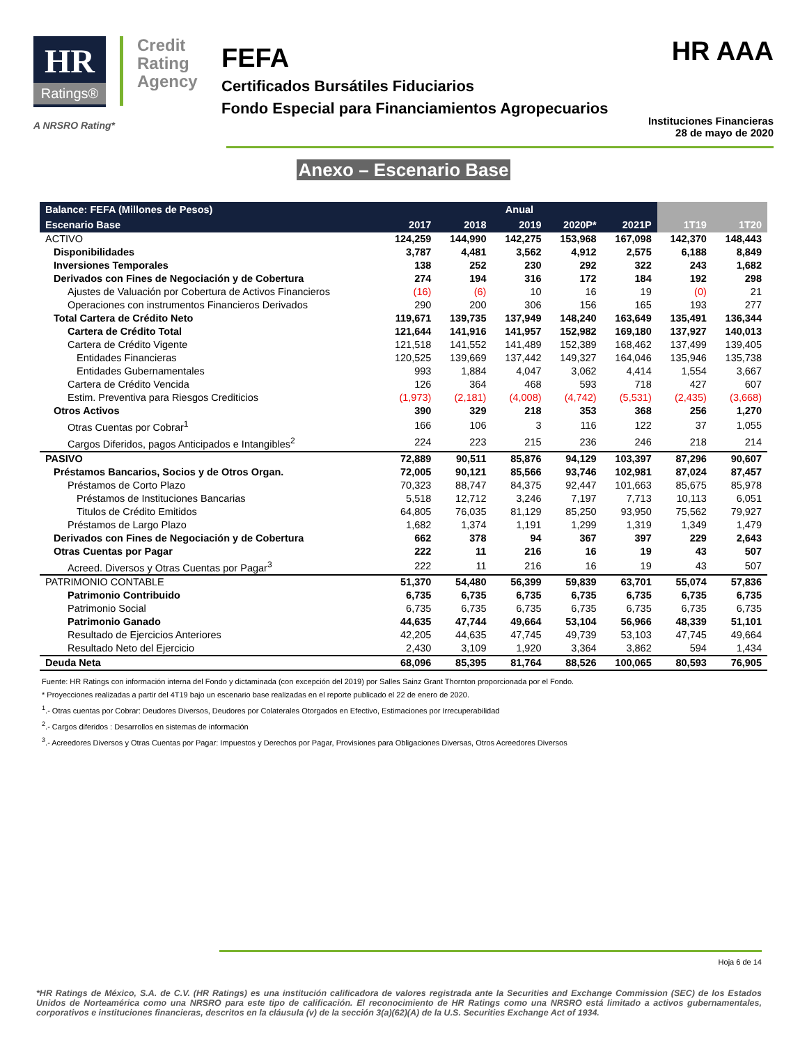HR Ratings®
Credit
Rating
Agency
A NRSRO Rating*
FEFA
Certificados Bursátiles Fiduciarios
Fondo Especial para Financiamientos Agropecuarios
HR AAA
Instituciones Financieras
28 de mayo de 2020
Anexo – Escenario Base
| Balance: FEFA (Millones de Pesos) | Anual | | | | | | |
| --- | --- | --- | --- | --- | --- | --- | --- |
| Escenario Base | 2017 | 2018 | 2019 | 2020P* | 2021P | 1T19 | 1T20 |
| ACTIVO | 124,259 | 144,990 | 142,275 | 153,968 | 167,098 | 142,370 | 148,443 |
| Disponibilidades | 3,787 | 4,481 | 3,562 | 4,912 | 2,575 | 6,188 | 8,849 |
| Inversiones Temporales | 138 | 252 | 230 | 292 | 322 | 243 | 1,682 |
| Derivados con Fines de Negociación y de Cobertura | 274 | 194 | 316 | 172 | 184 | 192 | 298 |
| Ajustes de Valuación por Cobertura de Activos Financieros | (16) | (6) | 10 | 16 | 19 | (0) | 21 |
| Operaciones con instrumentos Financieros Derivados | 290 | 200 | 306 | 156 | 165 | 193 | 277 |
| Total Cartera de Crédito Neto | 119,671 | 139,735 | 137,949 | 148,240 | 163,649 | 135,491 | 136,344 |
| Cartera de Crédito Total | 121,644 | 141,916 | 141,957 | 152,982 | 169,180 | 137,927 | 140,013 |
| Cartera de Crédito Vigente | 121,518 | 141,552 | 141,489 | 152,389 | 168,462 | 137,499 | 139,405 |
| Entidades Financieras | 120,525 | 139,669 | 137,442 | 149,327 | 164,046 | 135,946 | 135,738 |
| Entidades Gubernamentales | 993 | 1,884 | 4,047 | 3,062 | 4,414 | 1,554 | 3,667 |
| Cartera de Crédito Vencida | 126 | 364 | 468 | 593 | 718 | 427 | 607 |
| Estim. Preventiva para Riesgos Crediticios | (1,973) | (2,181) | (4,008) | (4,742) | (5,531) | (2,435) | (3,668) |
| Otros Activos | 390 | 329 | 218 | 353 | 368 | 256 | 1,270 |
| Otras Cuentas por Cobrar<sup>1</sup> | 166 | 106 | 3 | 116 | 122 | 37 | 1,055 |
| Cargos Diferidos, pagos Anticipados e Intangibles<sup>2</sup> | 224 | 223 | 215 | 236 | 246 | 218 | 214 |
| PASIVO | 72,889 | 90,511 | 85,876 | 94,129 | 103,397 | 87,296 | 90,607 |
| Préstamos Bancarios, Socios y de Otros Organ. | 72,005 | 90,121 | 85,566 | 93,746 | 102,981 | 87,024 | 87,457 |
| Préstamos de Corto Plazo | 70,323 | 88,747 | 84,375 | 92,447 | 101,663 | 85,675 | 85,978 |
| Préstamos de Instituciones Bancarias | 5,518 | 12,712 | 3,246 | 7,197 | 7,713 | 10,113 | 6,051 |
| Titulos de Crédito Emitidos | 64,805 | 76,035 | 81,129 | 85,250 | 93,950 | 75,562 | 79,927 |
| Préstamos de Largo Plazo | 1,682 | 1,374 | 1,191 | 1,299 | 1,319 | 1,349 | 1,479 |
| Derivados con Fines de Negociación y de Cobertura | 662 | 378 | 94 | 367 | 397 | 229 | 2,643 |
| Otras Cuentas por Pagar | 222 | 11 | 216 | 16 | 19 | 43 | 507 |
| Acreed. Diversos y Otras Cuentas por Pagar<sup>3</sup> | 222 | 11 | 216 | 16 | 19 | 43 | 507 |
| PATRIMONIO CONTABLE | 51,370 | 54,480 | 56,399 | 59,839 | 63,701 | 55,074 | 57,836 |
| Patrimonio Contribuido | 6,735 | 6,735 | 6,735 | 6,735 | 6,735 | 6,735 | 6,735 |
| Patrimonio Social | 6,735 | 6,735 | 6,735 | 6,735 | 6,735 | 6,735 | 6,735 |
| Patrimonio Ganado | 44,635 | 47,744 | 49,664 | 53,104 | 56,966 | 48,339 | 51,101 |
| Resultado de Ejercicios Anteriores | 42,205 | 44,635 | 47,745 | 49,739 | 53,103 | 47,745 | 49,664 |
| Resultado Neto del Ejercicio | 2,430 | 3,109 | 1,920 | 3,364 | 3,862 | 594 | 1,434 |
| Deuda Neta | 68,096 | 85,395 | 81,764 | 88,526 | 100,065 | 80,593 | 76,905 |
Fuente: HR Ratings con información interna del Fondo y dictaminada (con excepción del 2019) por Salles Sainz Grant Thornton proporcionada por el Fondo.
* Proyecciones realizadas a partir del 4T19 bajo un escenario base realizadas en el reporte publicado el 22 de enero de 2020.
<sup>1</sup>.- Otras cuentas por Cobrar: Deudores Diversos, Deudores por Colaterales Otorgados en Efectivo, Estimaciones por Irrecuperabilidad
<sup>2</sup>.- Cargos diferidos : Desarrollos en sistemas de información
<sup>3</sup>.- Acreedores Diversos y Otras Cuentas por Pagar: Impuestos y Derechos por Pagar, Provisiones para Obligaciones Diversas, Otros Acreedores Diversos
Hoja 6 de 14
*HR Ratings de México, S.A. de C.V. (HR Ratings) es una institución calificadora de valores registrada ante la Securities and Exchange Commission (SEC) de los Estados Unidos de Norteamérica como una NRSRO para este tipo de calificación. El reconocimiento de HR Ratings como una NRSRO está limitado a activos gubernamentales, corporativos e instituciones financieras, descritos en la cláusula (v) de la sección 3(a)(62)(A) de la U.S. Securities Exchange Act of 1934.